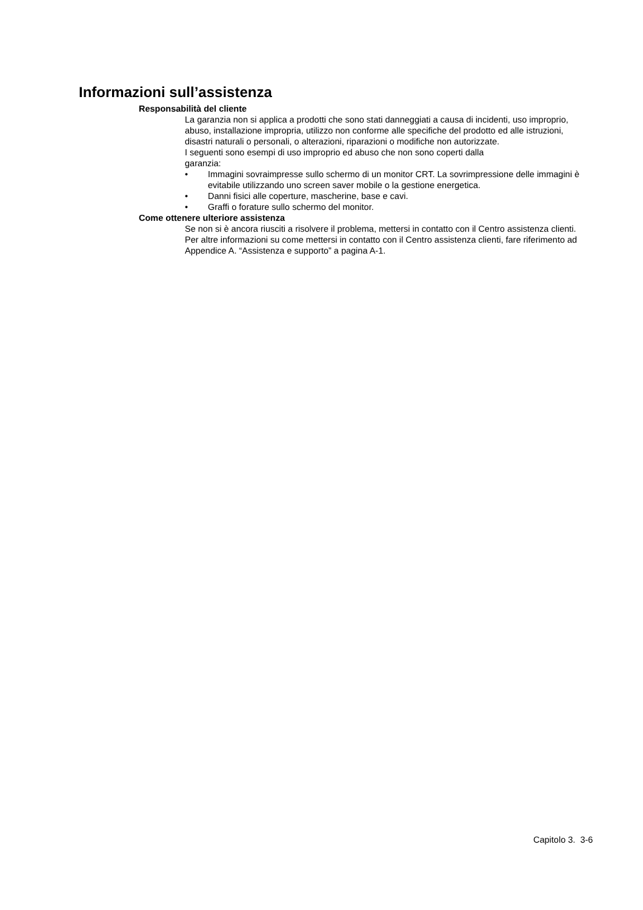Informazioni sull’assistenza
Responsabilità del cliente
La garanzia non si applica a prodotti che sono stati danneggiati a causa di incidenti, uso improprio, abuso, installazione impropria, utilizzo non conforme alle specifiche del prodotto ed alle istruzioni, disastri naturali o personali, o alterazioni, riparazioni o modifiche non autorizzate.
I seguenti sono esempi di uso improprio ed abuso che non sono coperti dalla
garanzia:
• Immagini sovraimpresse sullo schermo di un monitor CRT. La sovrimpressione delle immagini è evitabile utilizzando uno screen saver mobile o la gestione energetica.
• Danni fisici alle coperture, mascherine, base e cavi.
• Graffi o forature sullo schermo del monitor.
Come ottenere ulteriore assistenza
Se non si è ancora riusciti a risolvere il problema, mettersi in contatto con il Centro assistenza clienti. Per altre informazioni su come mettersi in contatto con il Centro assistenza clienti, fare riferimento ad Appendice A. “Assistenza e supporto” a pagina A-1.
Capitolo 3. 3-6